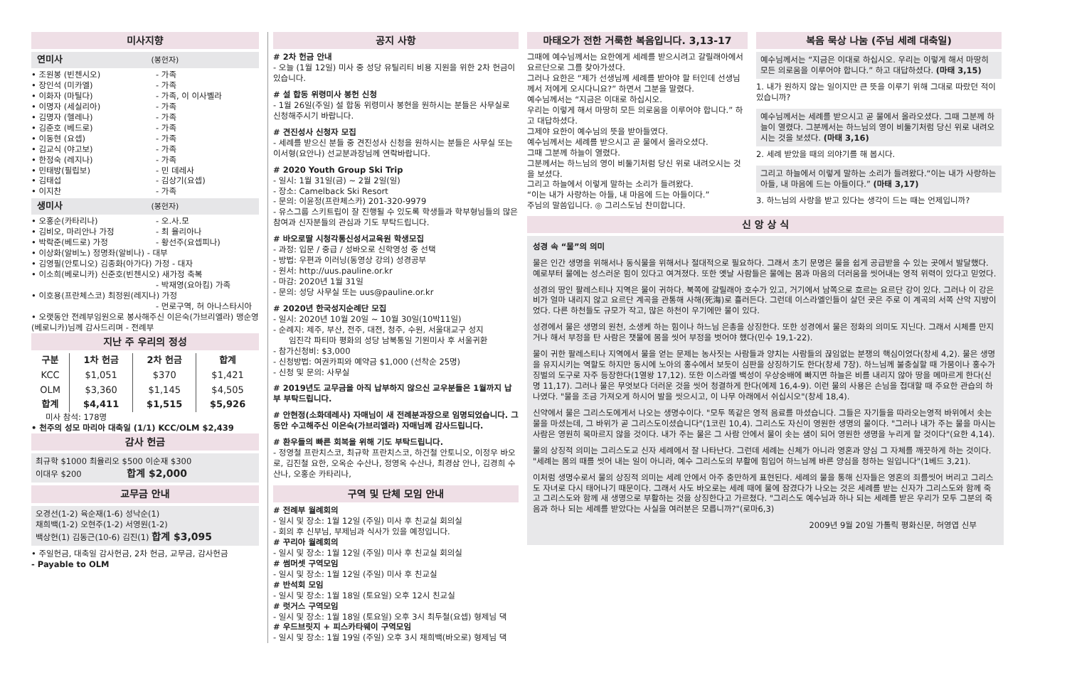미사지향
연미사 (봉헌자)
• 조원봉 (빈첸시오) - 가족
• 장인석 (미카엘) - 가족
• 이화자 (마틸다) - 가족, 이 이사벨라
• 이명자 (세실리아) - 가족
• 김명자 (헬레나) - 가족
• 김준호 (베드로) - 가족
• 이동현 (요셉) - 가족
• 김교식 (야고보) - 가족
• 한정숙 (레지나) - 가족
• 민태방(필립보) - 민 데레사
• 김태섭 - 김상기(요셉)
• 이지찬 - 가족
생미사 (봉헌자)
• 오홍순(카타리나) - 오.사.모
• 김비오, 마리안나 가정 - 최 율리아나
• 박락준(베드로) 가정 - 황선주(요셉피나)
• 이상화(알비노) 정명좌(알비나) - 대부
• 김영필(안토니오) 김종화(아가다) 가정 - 대자
• 이소희(베로니카) 신준호(빈첸시오) 새가정 축복
- 박재영(요아킴) 가족
• 이호용(프란체스코) 최정원(레지나) 가정
- 먼로구역, 허 아나스타시아
• 오랫동안 전례부임원으로 봉사해주신 이은숙(가브리엘라) 맹순영(베로니카)님께 감사드리며 - 전례부
지난 주 우리의 정성
| 구분 | 1차 헌금 | 2차 헌금 | 합계 |
| --- | --- | --- | --- |
| KCC | $1,051 | $370 | $1,421 |
| OLM | $3,360 | $1,145 | $4,505 |
| 합계 | $4,411 | $1,515 | $5,926 |
미사 참석: 178명
• 천주의 성모 마리아 대축일 (1/1) KCC/OLM $2,439
감사 헌금
최규학 $1000 최율리오 $500 이순재 $300
이대우 $200 합계 $2,000
교무금 안내
오경선(1-2) 육순재(1-6) 성낙순(1)
채희백(1-2) 오현주(1-2) 서영원(1-2)
백상헌(1) 김동근(10-6) 김진(1) 합계 $3,095
• 주일헌금, 대축일 감사헌금, 2차 헌금, 교무금, 감사헌금
- Payable to OLM
공지 사항
# 2차 헌금 안내
- 오늘 (1월 12일) 미사 중 성당 유틸리티 비용 지원을 위한 2차 헌금이 있습니다.
# 설 합동 위령미사 봉헌 신청
- 1월 26일(주일) 설 합동 위령미사 봉헌을 원하시는 분들은 사무실로 신청해주시기 바랍니다.
# 견진성사 신청자 모집
- 세례를 받으신 분들 중 견진성사 신청을 원하시는 분들은 사무실 또는 이서형(요안나) 선교분과장님께 연락바랍니다.
# 2020 Youth Group Ski Trip
- 일시: 1월 31일(금) ~ 2월 2일(일)
- 장소: Camelback Ski Resort
- 문의: 이윤정(프란체스카) 201-320-9979
- 유스그룹 스키트립이 잘 진행될 수 있도록 학생들과 학부형님들의 많은 참여과 신자분들의 관심과 기도 부탁드립니다.
# 바오로딸 시청각통신성서교육원 학생모집
- 과정: 입문 / 중급 / 성바오로 신학영성 중 선택
- 방법: 우편과 이러닝(동영상 강의) 성경공부
- 원서: http://uus.pauline.or.kr
- 마감: 2020년 1월 31일
- 문의: 성당 사무실 또는 uus@pauline.or.kr
# 2020년 한국성지순례단 모집
- 일시: 2020년 10월 20일 ~ 10월 30일(10박11일)
- 순례지: 제주, 부산, 전주, 대전, 청주, 수원, 서울대교구 성지
임진각 파티마 평화의 성당 남북통일 기원미사 후 서울귀환
- 참가신청비: $3,000
- 신청방법: 여권카피와 예약금 $1,000 (선착순 25명)
- 신청 및 문의: 사무실
# 2019년도 교무금을 아직 납부하지 않으신 교우분들은 1월까지 납부 부탁드립니다.
# 안현정(소화데레사) 자매님이 새 전례분과장으로 임명되었습니다. 그동안 수고해주신 이은숙(가브리엘라) 자매님께 감사드립니다.
# 환우들의 빠른 회복을 위해 기도 부탁드립니다.
- 정영철 프란치스코, 최규학 프란치스코, 하건철 안토니오, 이정우 바오로, 김진철 요한, 오옥순 수산나, 정영옥 수산나, 최경삼 안나, 김경희 수산나, 오홍순 카타리나,
구역 및 단체 모임 안내
# 전례부 월례회의
- 일시 및 장소: 1월 12일 (주일) 미사 후 친교실 회의실
- 회의 후 신부님, 부제님과 식사가 있을 예정입니다.
# 꾸리아 월례회의
- 일시 및 장소: 1월 12일 (주일) 미사 후 친교실 회의실
# 썸머셋 구역모임
- 일시 및 장소: 1월 12일 (주일) 미사 후 친교실
# 반석회 모임
- 일시 및 장소: 1월 18일 (토요일) 오후 12시 친교실
# 럿거스 구역모임
- 일시 및 장소: 1월 18일 (토요일) 오후 3시 최두철(요셉) 형제님 댁
# 우드브릿지 + 피스카타웨이 구역모임
- 일시 및 장소: 1월 19일 (주일) 오후 3시 채희백(바오로) 형제님 댁
마태오가 전한 거룩한 복음입니다. 3,13-17
그때에 예수님께서는 요한에게 세례를 받으시려고 갈릴래아에서 요르단으로 그를 찾아가셨다.
그러나 요한은 “제가 선생님께 세례를 받아야 할 터인데 선생님께서 저에게 오시다니요?” 하면서 그분을 말렸다.
예수님께서는 “지금은 이대로 하십시오.
우리는 이렇게 해서 마땅히 모든 의로움을 이루어야 합니다.” 하고 대답하셨다.
그제야 요한이 예수님의 뜻을 받아들였다.
예수님께서는 세례를 받으시고 곧 물에서 올라오셨다.
그때 그분께 하늘이 열렸다.
그분께서는 하느님의 영이 비둘기처럼 당신 위로 내려오시는 것을 보셨다.
그리고 하늘에서 이렇게 말하는 소리가 들려왔다.
“이는 내가 사랑하는 아들, 내 마음에 드는 아들이다.”
주님의 말씀입니다. ◎ 그리스도님 찬미합니다.
복음 묵상 나눔 (주님 세례 대축일)
예수님께서는 “지금은 이대로 하십시오. 우리는 이렇게 해서 마땅히 모든 의로움을 이루어야 합니다.” 하고 대답하셨다. (마태 3,15)
1. 내가 원하지 않는 일이지만 큰 뜻을 이루기 위해 그대로 따랐던 적이 있습니까?
예수님께서는 세례를 받으시고 곧 물에서 올라오셨다. 그때 그분께 하늘이 열렸다. 그분께서는 하느님의 영이 비둘기처럼 당신 위로 내려오시는 것을 보셨다. (마태 3,16)
2. 세례 받았을 때의 의야기를 해 봅시다.
그리고 하늘에서 이렇게 말하는 소리가 들려왔다.“이는 내가 사랑하는 아들, 내 마음에 드는 아들이다.” (마태 3,17)
3. 하느님의 사랑을 받고 있다는 생각이 드는 때는 언제입니까?
신 앙 상 식
성경 속 “물”의 의미
물은 인간 생명을 위해서나 동식물을 위해서나 절대적으로 필요하다. 그래서 초기 문명은 물을 쉽게 공급받을 수 있는 곳에서 발달했다. 예로부터 물에는 성스러운 힘이 있다고 여겨졌다. 또한 옛날 사람들은 물에는 몸과 마음의 더러움을 씻어내는 영적 위력이 있다고 믿었다.
성경의 땅인 팔레스티나 지역은 물이 귀하다. 북쪽에 갈릴래아 호수가 있고, 거기에서 남쪽으로 흐르는 요르단 강이 있다. 그러나 이 강은 비가 얼마 내리지 않고 요르단 계곡을 관통해 사해(死海)로 흘러든다. 그런데 이스라엘인들이 살던 곳은 주로 이 계곡의 서쪽 산악 지방이었다. 다른 하천들도 규모가 작고, 많은 하천이 우기에만 물이 있다.
성경에서 물은 생명의 원천, 소생케 하는 힘이나 하느님 은총을 상징한다. 또한 성경에서 물은 정화의 의미도 지닌다. 그래서 시체를 만지거나 해서 부정을 탄 사람은 잿물에 몸을 씻어 부정을 벗어야 했다(민수 19,1-22).
물이 귀한 팔레스티나 지역에서 물을 얻는 문제는 농사짓는 사람들과 양치는 사람들의 끊임없는 분쟁의 핵심이었다(창세 4,2). 물은 생명을 유지시키는 역할도 하지만 동시에 노아의 홍수에서 보듯이 심판을 상징하기도 한다(창세 7장). 하느님께 불충실할 때 가뭄이나 홍수가 징벌의 도구로 자주 등장한다(1열왕 17,12). 또한 이스라엘 백성이 우상숭배에 빠지면 하늘은 비를 내리지 않아 땅을 메마르게 한다(신명 11,17). 그러나 물은 무엇보다 더러운 것을 씻어 청결하게 한다(에제 16,4-9). 이런 물의 사용은 손님을 접대할 때 주요한 관습의 하나였다. "물을 조금 가져오게 하시어 발을 씻으시고, 이 나무 아래에서 쉬십시오"(창세 18,4).
신약에서 물은 그리스도에게서 나오는 생명수이다. "모두 똑같은 영적 음료를 마셨습니다. 그들은 자기들을 따라오는영적 바위에서 솟는 물을 마셨는데, 그 바위가 곧 그리스도이셨습니다"(1코린 10,4). 그리스도 자신이 영원한 생명의 물이다. "그러나 내가 주는 물을 마시는 사람은 영원히 목마르지 않을 것이다. 내가 주는 물은 그 사람 안에서 물이 솟는 샘이 되어 영원한 생명을 누리게 할 것이다"(요한 4,14).
물의 상징적 의미는 그리스도교 신자 세례에서 잘 나타난다. 그런데 세례는 신체가 아니라 영혼과 양심 그 자체를 깨끗하게 하는 것이다. "세례는 몸의 때를 씻어 내는 일이 아니라, 예수 그리스도의 부활에 힘입어 하느님께 바른 양심을 청하는 일입니다"(1베드 3,21).
이처럼 생명수로서 물의 상징적 의미는 세례 안에서 아주 충만하게 표현된다. 세례의 물을 통해 신자들은 영혼의 죄를씻어 버리고 그리스도 자녀로 다시 태어나기 때문이다. 그래서 사도 바오로는 세례 때에 물에 잠겼다가 나오는 것은 세례를 받는 신자가 그리스도와 함께 죽고 그리스도와 함께 새 생명으로 부활하는 것을 상징한다고 가르쳤다. "그리스도 예수님과 하나 되는 세례를 받은 우리가 모두 그분의 죽음과 하나 되는 세례를 받았다는 사실을 여러분은 모릅니까?"(로마6,3)
2009년 9월 20일 가톨릭 평화신문, 허영엽 신부